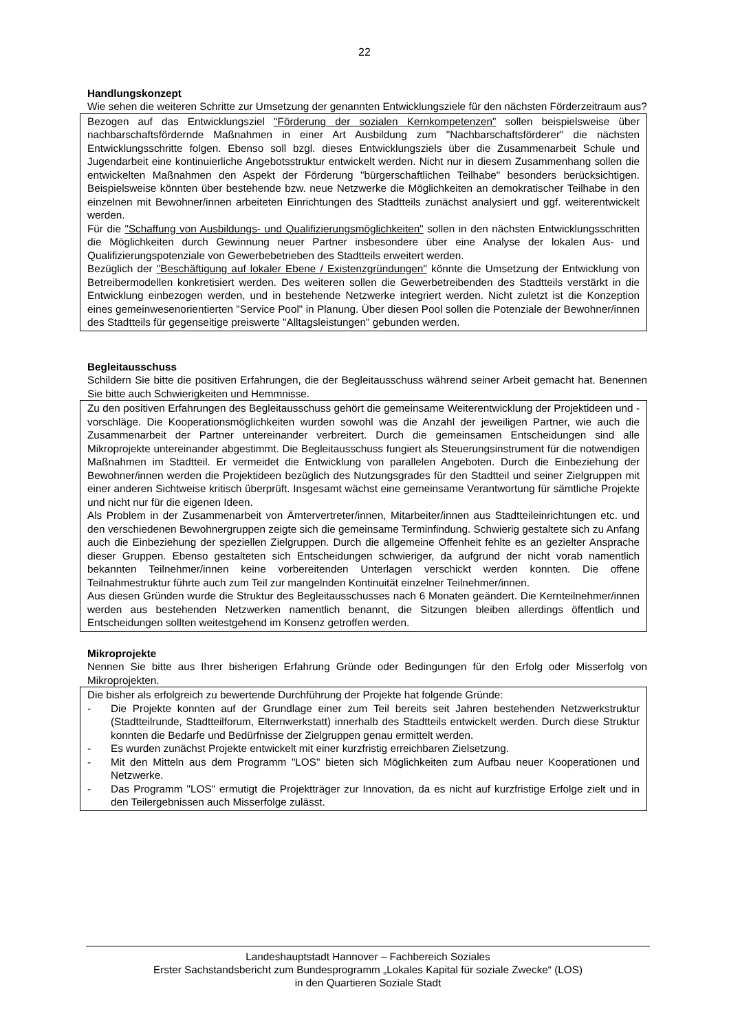22
Handlungskonzept
Wie sehen die weiteren Schritte zur Umsetzung der genannten Entwicklungsziele für den nächsten Förderzeitraum aus?
Bezogen auf das Entwicklungsziel "Förderung der sozialen Kernkompetenzen" sollen beispielsweise über nachbarschaftsfördernde Maßnahmen in einer Art Ausbildung zum "Nachbarschaftsförderer" die nächsten Entwicklungsschritte folgen. Ebenso soll bzgl. dieses Entwicklungsziels über die Zusammenarbeit Schule und Jugendarbeit eine kontinuierliche Angebotsstruktur entwickelt werden. Nicht nur in diesem Zusammenhang sollen die entwickelten Maßnahmen den Aspekt der Förderung "bürgerschaftlichen Teilhabe" besonders berücksichtigen. Beispielsweise könnten über bestehende bzw. neue Netzwerke die Möglichkeiten an demokratischer Teilhabe in den einzelnen mit Bewohner/innen arbeiteten Einrichtungen des Stadtteils zunächst analysiert und ggf. weiterentwickelt werden.
Für die "Schaffung von Ausbildungs- und Qualifizierungsmöglichkeiten" sollen in den nächsten Entwicklungsschritten die Möglichkeiten durch Gewinnung neuer Partner insbesondere über eine Analyse der lokalen Aus- und Qualifizierungspotenziale von Gewerbebetrieben des Stadtteils erweitert werden.
Bezüglich der "Beschäftigung auf lokaler Ebene / Existenzgründungen" könnte die Umsetzung der Entwicklung von Betreibermodellen konkretisiert werden. Des weiteren sollen die Gewerbetreibenden des Stadtteils verstärkt in die Entwicklung einbezogen werden, und in bestehende Netzwerke integriert werden. Nicht zuletzt ist die Konzeption eines gemeinwesenorientierten "Service Pool" in Planung. Über diesen Pool sollen die Potenziale der Bewohner/innen des Stadtteils für gegenseitige preiswerte "Alltagsleistungen" gebunden werden.
Begleitausschuss
Schildern Sie bitte die positiven Erfahrungen, die der Begleitausschuss während seiner Arbeit gemacht hat. Benennen Sie bitte auch Schwierigkeiten und Hemmnisse.
Zu den positiven Erfahrungen des Begleitausschuss gehört die gemeinsame Weiterentwicklung der Projektideen und -vorschläge. Die Kooperationsmöglichkeiten wurden sowohl was die Anzahl der jeweiligen Partner, wie auch die Zusammenarbeit der Partner untereinander verbreitert. Durch die gemeinsamen Entscheidungen sind alle Mikroprojekte untereinander abgestimmt. Die Begleitausschuss fungiert als Steuerungsinstrument für die notwendigen Maßnahmen im Stadtteil. Er vermeidet die Entwicklung von parallelen Angeboten. Durch die Einbeziehung der Bewohner/innen werden die Projektideen bezüglich des Nutzungsgrades für den Stadtteil und seiner Zielgruppen mit einer anderen Sichtweise kritisch überprüft. Insgesamt wächst eine gemeinsame Verantwortung für sämtliche Projekte und nicht nur für die eigenen Ideen.
Als Problem in der Zusammenarbeit von Ämtervertreter/innen, Mitarbeiter/innen aus Stadtteileinrichtungen etc. und den verschiedenen Bewohnergruppen zeigte sich die gemeinsame Terminfindung. Schwierig gestaltete sich zu Anfang auch die Einbeziehung der speziellen Zielgruppen. Durch die allgemeine Offenheit fehlte es an gezielter Ansprache dieser Gruppen. Ebenso gestalteten sich Entscheidungen schwieriger, da aufgrund der nicht vorab namentlich bekannten Teilnehmer/innen keine vorbereitenden Unterlagen verschickt werden konnten. Die offene Teilnahmestruktur führte auch zum Teil zur mangelnden Kontinuität einzelner Teilnehmer/innen.
Aus diesen Gründen wurde die Struktur des Begleitausschusses nach 6 Monaten geändert. Die Kernteilnehmer/innen werden aus bestehenden Netzwerken namentlich benannt, die Sitzungen bleiben allerdings öffentlich und Entscheidungen sollten weitestgehend im Konsenz getroffen werden.
Mikroprojekte
Nennen Sie bitte aus Ihrer bisherigen Erfahrung Gründe oder Bedingungen für den Erfolg oder Misserfolg von Mikroprojekten.
Die bisher als erfolgreich zu bewertende Durchführung der Projekte hat folgende Gründe:
- Die Projekte konnten auf der Grundlage einer zum Teil bereits seit Jahren bestehenden Netzwerkstruktur (Stadtteilrunde, Stadtteilforum, Elternwerkstatt) innerhalb des Stadtteils entwickelt werden. Durch diese Struktur konnten die Bedarfe und Bedürfnisse der Zielgruppen genau ermittelt werden.
- Es wurden zunächst Projekte entwickelt mit einer kurzfristig erreichbaren Zielsetzung.
- Mit den Mitteln aus dem Programm "LOS" bieten sich Möglichkeiten zum Aufbau neuer Kooperationen und Netzwerke.
- Das Programm "LOS" ermutigt die Projektträger zur Innovation, da es nicht auf kurzfristige Erfolge zielt und in den Teilergebnissen auch Misserfolge zulässt.
Landeshauptstadt Hannover – Fachbereich Soziales
Erster Sachstandsbericht zum Bundesprogramm „Lokales Kapital für soziale Zwecke“ (LOS)
in den Quartieren Soziale Stadt